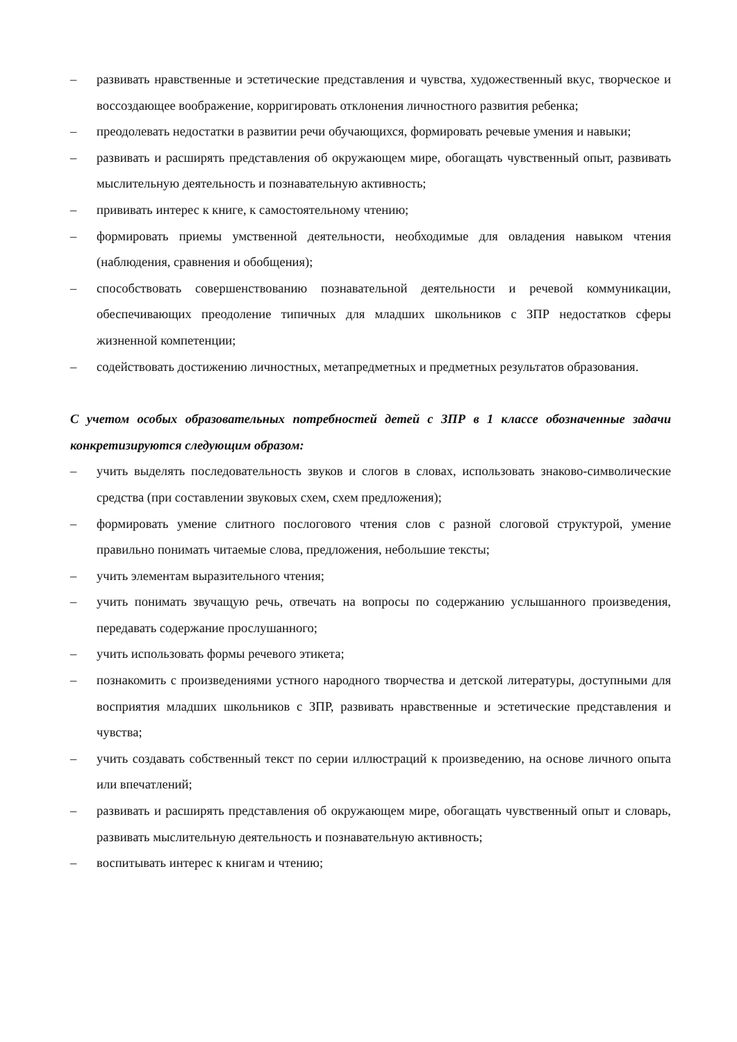– развивать нравственные и эстетические представления и чувства, художественный вкус, творческое и воссоздающее воображение, корригировать отклонения личностного развития ребенка;
– преодолевать недостатки в развитии речи обучающихся, формировать речевые умения и навыки;
– развивать и расширять представления об окружающем мире, обогащать чувственный опыт, развивать мыслительную деятельность и познавательную активность;
– прививать интерес к книге, к самостоятельному чтению;
– формировать приемы умственной деятельности, необходимые для овладения навыком чтения (наблюдения, сравнения и обобщения);
– способствовать совершенствованию познавательной деятельности и речевой коммуникации, обеспечивающих преодоление типичных для младших школьников с ЗПР недостатков сферы жизненной компетенции;
– содействовать достижению личностных, метапредметных и предметных результатов образования.
С учетом особых образовательных потребностей детей с ЗПР в 1 классе обозначенные задачи конкретизируются следующим образом:
– учить выделять последовательность звуков и слогов в словах, использовать знаково-символические средства (при составлении звуковых схем, схем предложения);
– формировать умение слитного послогового чтения слов с разной слоговой структурой, умение правильно понимать читаемые слова, предложения, небольшие тексты;
– учить элементам выразительного чтения;
– учить понимать звучащую речь, отвечать на вопросы по содержанию услышанного произведения, передавать содержание прослушанного;
– учить использовать формы речевого этикета;
– познакомить с произведениями устного народного творчества и детской литературы, доступными для восприятия младших школьников с ЗПР, развивать нравственные и эстетические представления и чувства;
– учить создавать собственный текст по серии иллюстраций к произведению, на основе личного опыта или впечатлений;
– развивать и расширять представления об окружающем мире, обогащать чувственный опыт и словарь, развивать мыслительную деятельность и познавательную активность;
– воспитывать интерес к книгам и чтению;